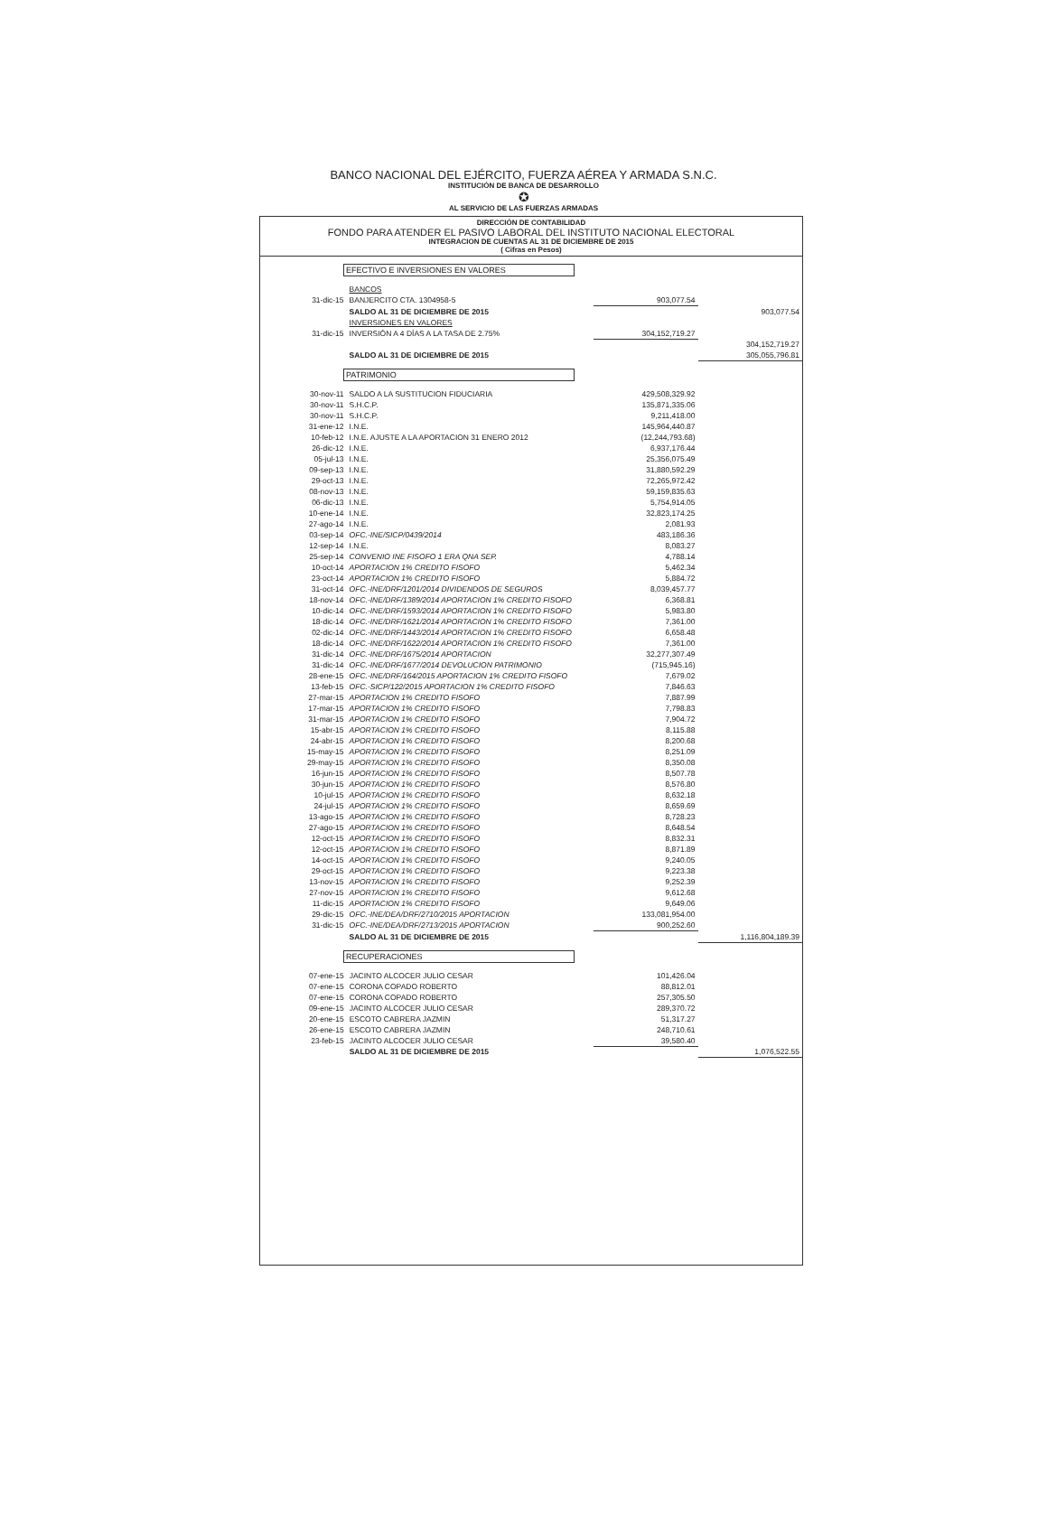BANCO NACIONAL DEL EJÉRCITO, FUERZA AÉREA Y ARMADA S.N.C.
INSTITUCIÓN DE BANCA DE DESARROLLO
✪
AL SERVICIO DE LAS FUERZAS ARMADAS
DIRECCIÓN DE CONTABILIDAD
FONDO PARA ATENDER EL PASIVO LABORAL DEL INSTITUTO NACIONAL ELECTORAL
INTEGRACION DE CUENTAS AL 31 DE DICIEMBRE DE 2015
( Cifras en Pesos)
EFECTIVO E INVERSIONES EN VALORES
| | BANCOS | | |
| 31-dic-15 | BANJERCITO CTA. 1304958-5 | 903,077.54 | |
| | SALDO AL 31 DE DICIEMBRE DE 2015 | | 903,077.54 |
| | INVERSIONES EN VALORES | | |
| 31-dic-15 | INVERSIÓN A 4 DÍAS A LA TASA DE 2.75% | 304,152,719.27 | |
| | | | 304,152,719.27 |
| | SALDO AL 31 DE DICIEMBRE DE 2015 | | 305,055,796.81 |
PATRIMONIO
| 30-nov-11 | SALDO A LA SUSTITUCION FIDUCIARIA | 429,508,329.92 | |
| 30-nov-11 | S.H.C.P. | 135,871,335.06 | |
| 30-nov-11 | S.H.C.P. | 9,211,418.00 | |
| 31-ene-12 | I.N.E. | 145,964,440.87 | |
| 10-feb-12 | I.N.E. AJUSTE A LA APORTACION 31 ENERO 2012 | (12,244,793.68) | |
| 26-dic-12 | I.N.E. | 6,937,176.44 | |
| 05-jul-13 | I.N.E. | 25,356,075.49 | |
| 09-sep-13 | I.N.E. | 31,880,592.29 | |
| 29-oct-13 | I.N.E. | 72,265,972.42 | |
| 08-nov-13 | I.N.E. | 59,159,835.63 | |
| 06-dic-13 | I.N.E. | 5,754,914.05 | |
| 10-ene-14 | I.N.E. | 32,823,174.25 | |
| 27-ago-14 | I.N.E. | 2,081.93 | |
| 03-sep-14 | OFC.-INE/SICP/0439/2014 | 483,186.36 | |
| 12-sep-14 | I.N.E. | 8,083.27 | |
| 25-sep-14 | CONVENIO INE FISOFO 1 ERA QNA SEP. | 4,788.14 | |
| 10-oct-14 | APORTACION 1% CREDITO FISOFO | 5,462.34 | |
| 23-oct-14 | APORTACION 1% CREDITO FISOFO | 5,884.72 | |
| 31-oct-14 | OFC.-INE/DRF/1201/2014 DIVIDENDOS DE SEGUROS | 8,039,457.77 | |
| 18-nov-14 | OFC.-INE/DRF/1389/2014 APORTACION 1% CREDITO FISOFO | 6,368.81 | |
| 10-dic-14 | OFC.-INE/DRF/1593/2014 APORTACION 1% CREDITO FISOFO | 5,983.80 | |
| 18-dic-14 | OFC.-INE/DRF/1621/2014 APORTACION 1% CREDITO FISOFO | 7,361.00 | |
| 02-dic-14 | OFC.-INE/DRF/1443/2014 APORTACION 1% CREDITO FISOFO | 6,658.48 | |
| 18-dic-14 | OFC.-INE/DRF/1622/2014 APORTACION 1% CREDITO FISOFO | 7,361.00 | |
| 31-dic-14 | OFC.-INE/DRF/1675/2014 APORTACION | 32,277,307.49 | |
| 31-dic-14 | OFC.-INE/DRF/1677/2014 DEVOLUCION PATRIMONIO | (715,945.16) | |
| 28-ene-15 | OFC.-INE/DRF/164/2015 APORTACION 1% CREDITO FISOFO | 7,679.02 | |
| 13-feb-15 | OFC.-SICP/122/2015 APORTACION 1% CREDITO FISOFO | 7,846.63 | |
| 27-mar-15 | APORTACION 1% CREDITO FISOFO | 7,887.99 | |
| 17-mar-15 | APORTACION 1% CREDITO FISOFO | 7,798.83 | |
| 31-mar-15 | APORTACION 1% CREDITO FISOFO | 7,904.72 | |
| 15-abr-15 | APORTACION 1% CREDITO FISOFO | 8,115.88 | |
| 24-abr-15 | APORTACION 1% CREDITO FISOFO | 8,200.68 | |
| 15-may-15 | APORTACION 1% CREDITO FISOFO | 8,251.09 | |
| 29-may-15 | APORTACION 1% CREDITO FISOFO | 8,350.08 | |
| 16-jun-15 | APORTACION 1% CREDITO FISOFO | 8,507.78 | |
| 30-jun-15 | APORTACION 1% CREDITO FISOFO | 8,576.80 | |
| 10-jul-15 | APORTACION 1% CREDITO FISOFO | 8,632.18 | |
| 24-jul-15 | APORTACION 1% CREDITO FISOFO | 8,659.69 | |
| 13-ago-15 | APORTACION 1% CREDITO FISOFO | 8,728.23 | |
| 27-ago-15 | APORTACION 1% CREDITO FISOFO | 8,648.54 | |
| 12-oct-15 | APORTACION 1% CREDITO FISOFO | 8,832.31 | |
| 12-oct-15 | APORTACION 1% CREDITO FISOFO | 8,871.89 | |
| 14-oct-15 | APORTACION 1% CREDITO FISOFO | 9,240.05 | |
| 29-oct-15 | APORTACION 1% CREDITO FISOFO | 9,223.38 | |
| 13-nov-15 | APORTACION 1% CREDITO FISOFO | 9,252.39 | |
| 27-nov-15 | APORTACION 1% CREDITO FISOFO | 9,612.68 | |
| 11-dic-15 | APORTACION 1% CREDITO FISOFO | 9,649.06 | |
| 29-dic-15 | OFC.-INE/DEA/DRF/2710/2015 APORTACION | 133,081,954.00 | |
| 31-dic-15 | OFC.-INE/DEA/DRF/2713/2015 APORTACION | 900,252.60 | |
| | SALDO AL 31 DE DICIEMBRE DE 2015 | | 1,116,804,189.39 |
RECUPERACIONES
| 07-ene-15 | JACINTO ALCOCER JULIO CESAR | 101,426.04 | |
| 07-ene-15 | CORONA COPADO ROBERTO | 88,812.01 | |
| 07-ene-15 | CORONA COPADO ROBERTO | 257,305.50 | |
| 09-ene-15 | JACINTO ALCOCER JULIO CESAR | 289,370.72 | |
| 20-ene-15 | ESCOTO CABRERA JAZMIN | 51,317.27 | |
| 26-ene-15 | ESCOTO CABRERA JAZMIN | 248,710.61 | |
| 23-feb-15 | JACINTO ALCOCER JULIO CESAR | 39,580.40 | |
| | SALDO AL 31 DE DICIEMBRE DE 2015 | | 1,076,522.55 |